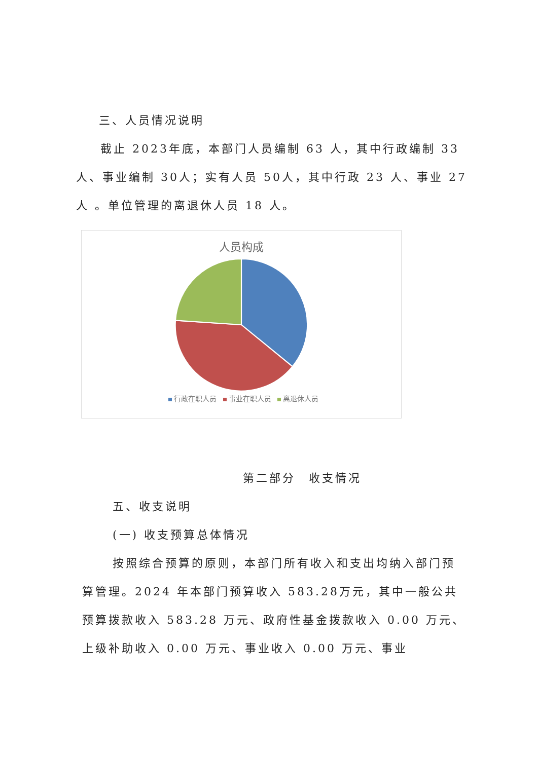三、人员情况说明
截止 2023年底，本部门人员编制 63 人，其中行政编制 33 人、事业编制 30人；实有人员 50人，其中行政 23 人、事业 27 人 。单位管理的离退休人员 18 人。
人员构成
行政在职人员 事业在职人员 离退休人员
第二部分　收支情况
五、收支说明
(一) 收支预算总体情况
按照综合预算的原则，本部门所有收入和支出均纳入部门预算管理。2024 年本部门预算收入 583.28万元，其中一般公共预算拨款收入 583.28 万元、政府性基金拨款收入 0.00 万元、上级补助收入 0.00 万元、事业收入 0.00 万元、事业